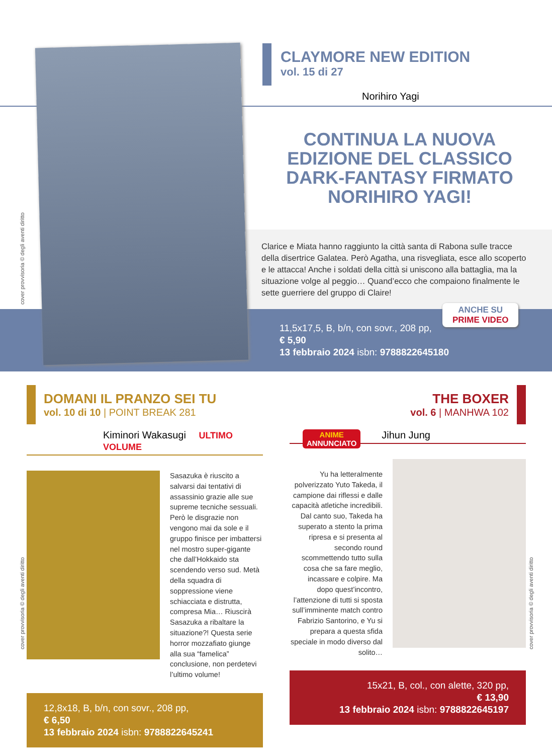cover provvisoria © degli aventi diritto
CLAYMORE NEW EDITION
vol. 15 di 27
Norihiro Yagi
CONTINUA LA NUOVA EDIZIONE DEL CLASSICO DARK-FANTASY FIRMATO NORIHIRO YAGI!
Clarice e Miata hanno raggiunto la città santa di Rabona sulle tracce della disertrice Galatea. Però Agatha, una risvegliata, esce allo scoperto e le attacca! Anche i soldati della città si uniscono alla battaglia, ma la situazione volge al peggio… Quand’ecco che compaiono finalmente le sette guerriere del gruppo di Claire!
ANCHE SU
PRIME VIDEO
11,5x17,5, B, b/n, con sovr., 208 pp,
€ 5,90
13 febbraio 2024 isbn: 9788822645180
DOMANI IL PRANZO SEI TU
vol. 10 di 10 | POINT BREAK 281
Kiminori Wakasugi ULTIMO VOLUME
Sasazuka è riuscito a salvarsi dai tentativi di assassinio grazie alle sue supreme tecniche sessuali. Però le disgrazie non vengono mai da sole e il gruppo finisce per imbattersi nel mostro super-gigante che dall’Hokkaido sta scendendo verso sud. Metà della squadra di soppressione viene schiacciata e distrutta, compresa Mia… Riuscirà Sasazuka a ribaltare la situazione?! Questa serie horror mozzafiato giunge alla sua “famelica” conclusione, non perdetevi l’ultimo volume!
12,8x18, B, b/n, con sovr., 208 pp,
€ 6,50
13 febbraio 2024 isbn: 9788822645241
cover provvisoria © degli aventi diritto
THE BOXER
vol. 6 | MANHWA 102
ANIME
ANNUNCIATO Jihun Jung
Yu ha letteralmente polverizzato Yuto Takeda, il campione dai riflessi e dalle capacità atletiche incredibili. Dal canto suo, Takeda ha superato a stento la prima ripresa e si presenta al secondo round scommettendo tutto sulla cosa che sa fare meglio, incassare e colpire. Ma dopo quest’incontro, l’attenzione di tutti si sposta sull’imminente match contro Fabrizio Santorino, e Yu si prepara a questa sfida speciale in modo diverso dal solito…
15x21, B, col., con alette, 320 pp,
€ 13,90
13 febbraio 2024 isbn: 9788822645197
cover provvisoria © degli aventi diritto